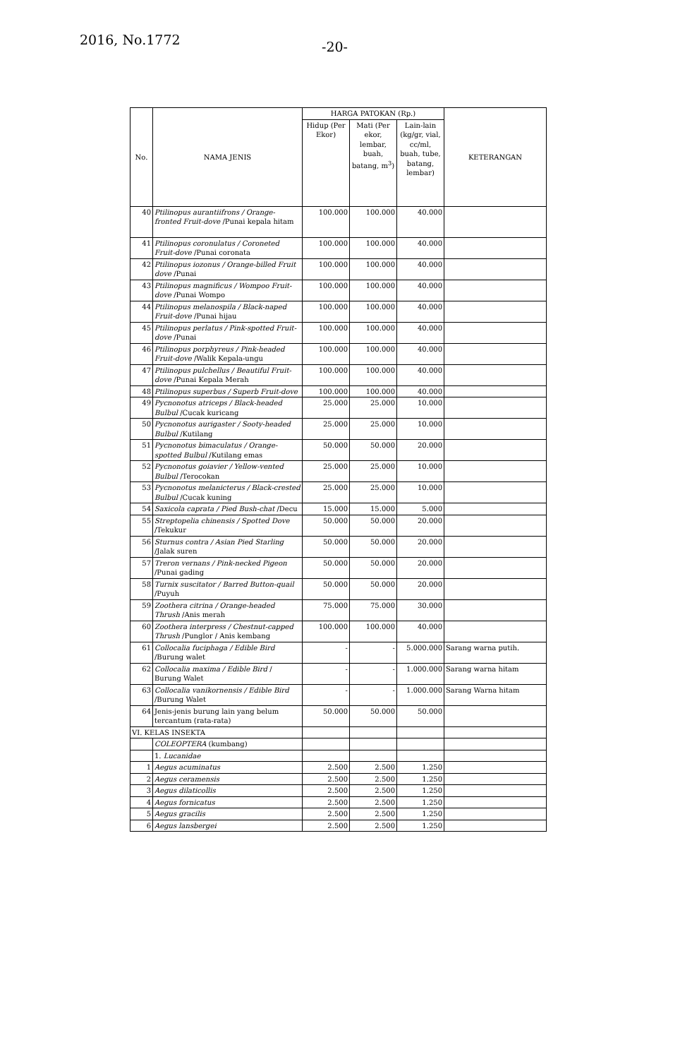2016, No.1772
-20-
| No. | NAMA JENIS | HARGA PATOKAN (Rp.) | | | KETERANGAN |
| --- | --- | --- | --- | --- | --- |
| | | Hidup (Per Ekor) | Mati (Per ekor, lembar, buah, batang, m<sup>3</sup>) | Lain-lain (kg/gr, vial, cc/ml, buah, tube, batang, lembar) | |
| 40 | Ptilinopus aurantiifrons / Orange-fronted Fruit-dove /Punai kepala hitam | 100.000 | 100.000 | 40.000 | |
| 41 | Ptilinopus coronulatus / Coroneted Fruit-dove /Punai coronata | 100.000 | 100.000 | 40.000 | |
| 42 | Ptilinopus iozonus / Orange-billed Fruit dove /Punai | 100.000 | 100.000 | 40.000 | |
| 43 | Ptilinopus magnificus / Wompoo Fruit-dove /Punai Wompo | 100.000 | 100.000 | 40.000 | |
| 44 | Ptilinopus melanospila / Black-naped Fruit-dove /Punai hijau | 100.000 | 100.000 | 40.000 | |
| 45 | Ptilinopus perlatus / Pink-spotted Fruit-dove /Punai | 100.000 | 100.000 | 40.000 | |
| 46 | Ptilinopus porphyreus / Pink-headed Fruit-dove /Walik Kepala-ungu | 100.000 | 100.000 | 40.000 | |
| 47 | Ptilinopus pulchellus / Beautiful Fruit-dove /Punai Kepala Merah | 100.000 | 100.000 | 40.000 | |
| 48 | Ptilinopus superbus / Superb Fruit-dove | 100.000 | 100.000 | 40.000 | |
| 49 | Pycnonotus atriceps / Black-headed Bulbul /Cucak kuricang | 25.000 | 25.000 | 10.000 | |
| 50 | Pycnonotus aurigaster / Sooty-headed Bulbul /Kutilang | 25.000 | 25.000 | 10.000 | |
| 51 | Pycnonotus bimaculatus / Orange-spotted Bulbul /Kutilang emas | 50.000 | 50.000 | 20.000 | |
| 52 | Pycnonotus goiavier / Yellow-vented Bulbul /Terocokan | 25.000 | 25.000 | 10.000 | |
| 53 | Pycnonotus melanicterus / Black-crested Bulbul /Cucak kuning | 25.000 | 25.000 | 10.000 | |
| 54 | Saxicola caprata / Pied Bush-chat /Decu | 15.000 | 15.000 | 5.000 | |
| 55 | Streptopelia chinensis / Spotted Dove /Tekukur | 50.000 | 50.000 | 20.000 | |
| 56 | Sturnus contra / Asian Pied Starling /Jalak suren | 50.000 | 50.000 | 20.000 | |
| 57 | Treron vernans / Pink-necked Pigeon /Punai gading | 50.000 | 50.000 | 20.000 | |
| 58 | Turnix suscitator / Barred Button-quail /Puyuh | 50.000 | 50.000 | 20.000 | |
| 59 | Zoothera citrina / Orange-headed Thrush /Anis merah | 75.000 | 75.000 | 30.000 | |
| 60 | Zoothera interpress / Chestnut-capped Thrush /Punglor / Anis kembang | 100.000 | 100.000 | 40.000 | |
| 61 | Collocalia fuciphaga / Edible Bird /Burung walet | - | - | 5.000.000 | Sarang warna putih. |
| 62 | Collocalia maxima / Edible Bird / Burung Walet | - | - | 1.000.000 | Sarang warna hitam |
| 63 | Collocalia vanikornensis / Edible Bird /Burung Walet | - | - | 1.000.000 | Sarang Warna hitam |
| 64 | Jenis-jenis burung lain yang belum tercantum (rata-rata) | 50.000 | 50.000 | 50.000 | |
| VI. KELAS INSEKTA | | | | | |
| | COLEOPTERA (kumbang) | | | | |
| | 1. Lucanidae | | | | |
| 1 | Aegus acuminatus | 2.500 | 2.500 | 1.250 | |
| 2 | Aegus ceramensis | 2.500 | 2.500 | 1.250 | |
| 3 | Aegus dilaticollis | 2.500 | 2.500 | 1.250 | |
| 4 | Aegus fornicatus | 2.500 | 2.500 | 1.250 | |
| 5 | Aegus gracilis | 2.500 | 2.500 | 1.250 | |
| 6 | Aegus lansbergei | 2.500 | 2.500 | 1.250 | |